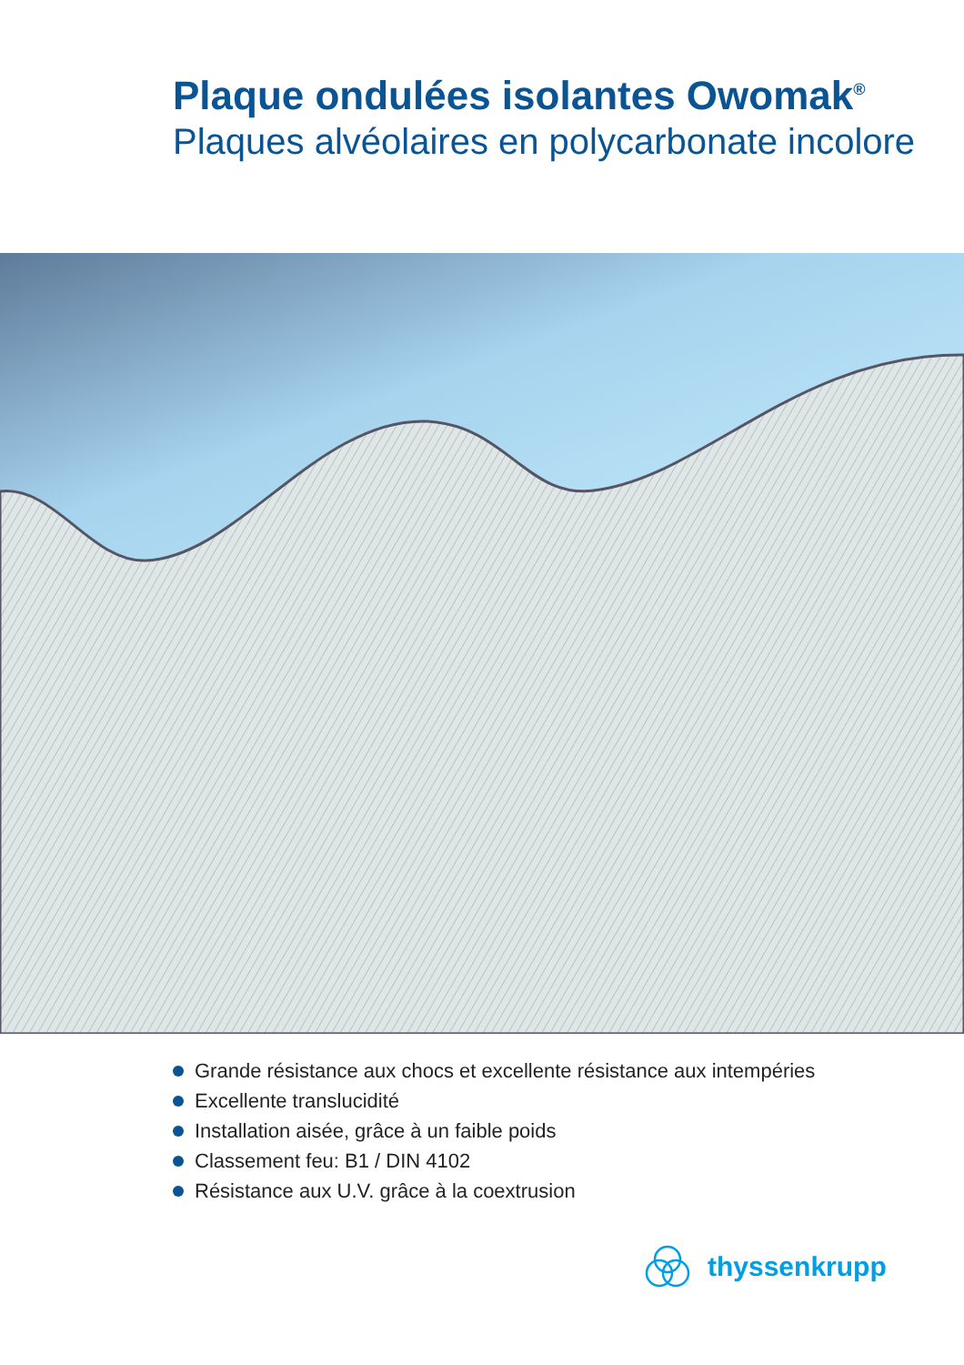Plaque ondulées isolantes Owomak<sup>®</sup>
Plaques alvéolaires en polycarbonate incolore
Grande résistance aux chocs et excellente résistance aux intempéries
Excellente translucidité
Installation aisée, grâce à un faible poids
Classement feu: B1 / DIN 4102
Résistance aux U.V. grâce à la coextrusion
thyssenkrupp